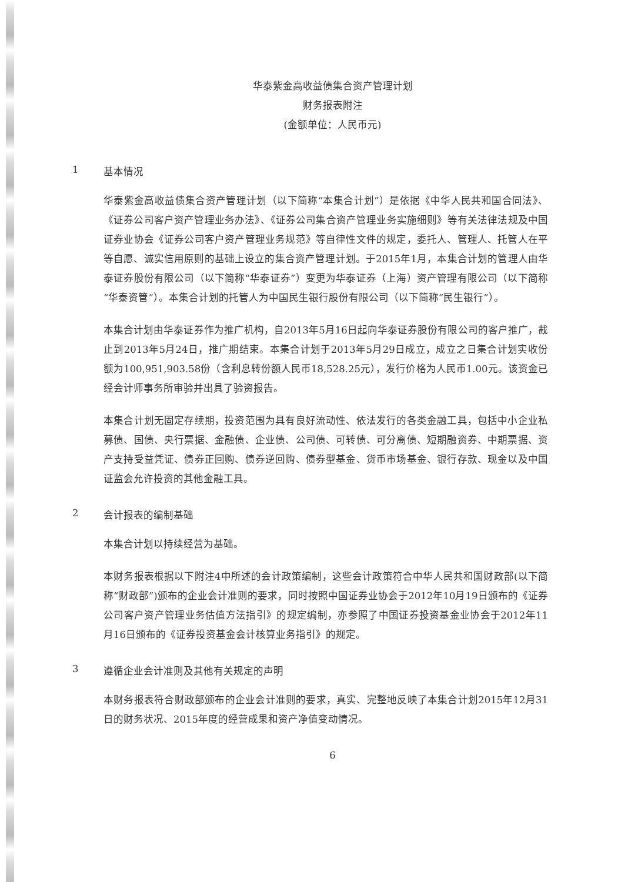华泰紫金高收益债集合资产管理计划
财务报表附注
(金额单位：人民币元)
1 基本情况
华泰紫金高收益债集合资产管理计划（以下简称“本集合计划”）是依据《中华人民共和国合同法》、《证券公司客户资产管理业务办法》、《证券公司集合资产管理业务实施细则》等有关法律法规及中国证券业协会《证券公司客户资产管理业务规范》等自律性文件的规定，委托人、管理人、托管人在平等自愿、诚实信用原则的基础上设立的集合资产管理计划。于2015年1月，本集合计划的管理人由华泰证券股份有限公司（以下简称“华泰证券”）变更为华泰证券（上海）资产管理有限公司（以下简称“华泰资管”）。本集合计划的托管人为中国民生银行股份有限公司（以下简称“民生银行”）。
本集合计划由华泰证券作为推广机构，自2013年5月16日起向华泰证券股份有限公司的客户推广，截止到2013年5月24日，推广期结束。本集合计划于2013年5月29日成立，成立之日集合计划实收份额为100,951,903.58份（含利息转份额人民币18,528.25元），发行价格为人民币1.00元。该资金已经会计师事务所审验并出具了验资报告。
本集合计划无固定存续期，投资范围为具有良好流动性、依法发行的各类金融工具，包括中小企业私募债、国债、央行票据、金融债、企业债、公司债、可转债、可分离债、短期融资券、中期票据、资产支持受益凭证、债券正回购、债券逆回购、债券型基金、货币市场基金、银行存款、现金以及中国证监会允许投资的其他金融工具。
2 会计报表的编制基础
本集合计划以持续经营为基础。
本财务报表根据以下附注4中所述的会计政策编制，这些会计政策符合中华人民共和国财政部(以下简称“财政部”)颁布的企业会计准则的要求，同时按照中国证券业协会于2012年10月19日颁布的《证券公司客户资产管理业务估值方法指引》的规定编制，亦参照了中国证券投资基金业协会于2012年11月16日颁布的《证券投资基金会计核算业务指引》的规定。
3 遵循企业会计准则及其他有关规定的声明
本财务报表符合财政部颁布的企业会计准则的要求，真实、完整地反映了本集合计划2015年12月31日的财务状况、2015年度的经营成果和资产净值变动情况。
6